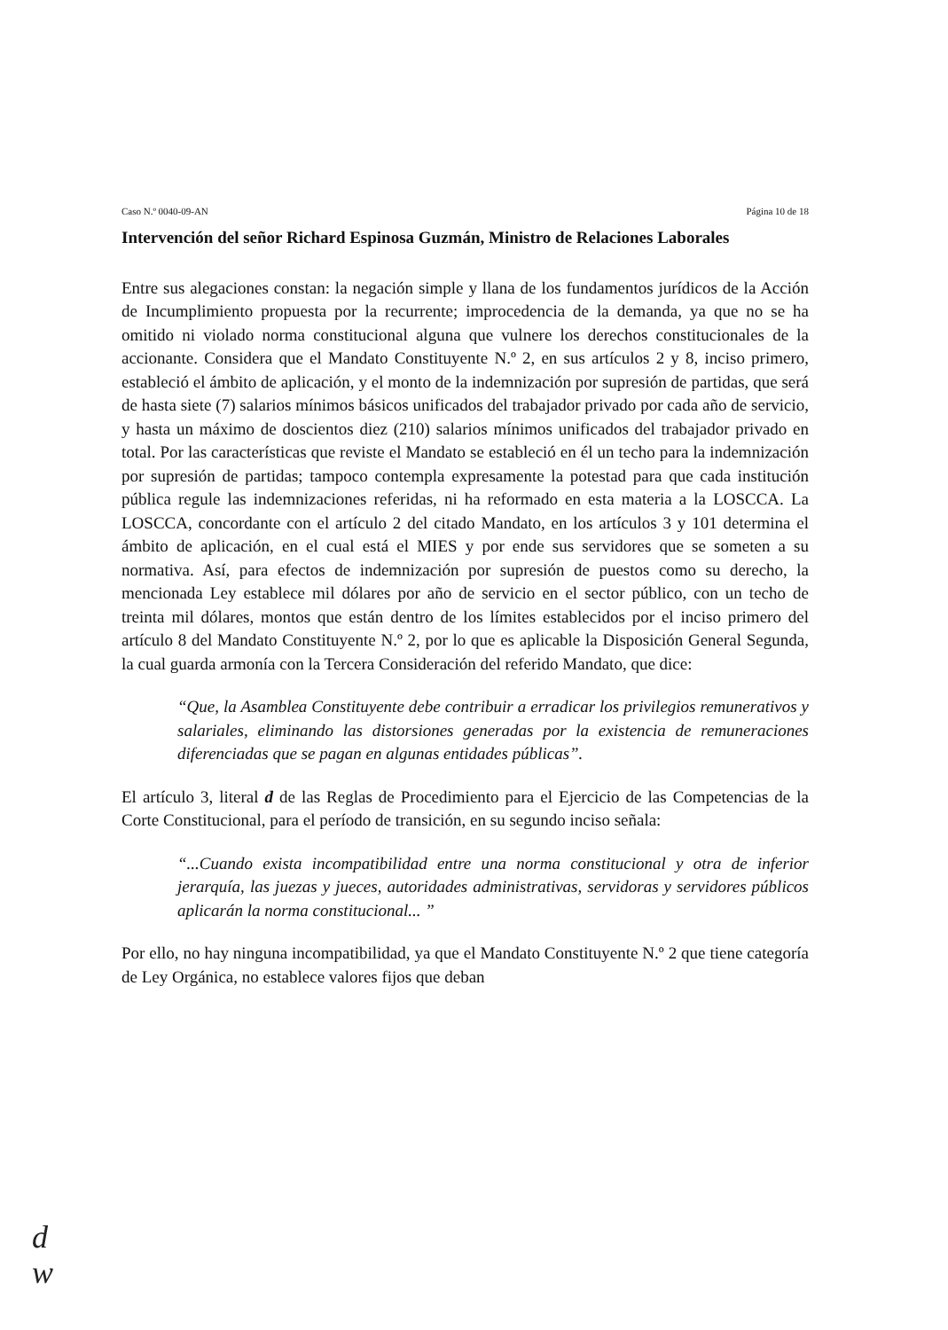Caso N.º 0040-09-AN Página 10 de 18
Intervención del señor Richard Espinosa Guzmán, Ministro de Relaciones Laborales
Entre sus alegaciones constan: la negación simple y llana de los fundamentos jurídicos de la Acción de Incumplimiento propuesta por la recurrente; improcedencia de la demanda, ya que no se ha omitido ni violado norma constitucional alguna que vulnere los derechos constitucionales de la accionante. Considera que el Mandato Constituyente N.º 2, en sus artículos 2 y 8, inciso primero, estableció el ámbito de aplicación, y el monto de la indemnización por supresión de partidas, que será de hasta siete (7) salarios mínimos básicos unificados del trabajador privado por cada año de servicio, y hasta un máximo de doscientos diez (210) salarios mínimos unificados del trabajador privado en total. Por las características que reviste el Mandato se estableció en él un techo para la indemnización por supresión de partidas; tampoco contempla expresamente la potestad para que cada institución pública regule las indemnizaciones referidas, ni ha reformado en esta materia a la LOSCCA. La LOSCCA, concordante con el artículo 2 del citado Mandato, en los artículos 3 y 101 determina el ámbito de aplicación, en el cual está el MIES y por ende sus servidores que se someten a su normativa. Así, para efectos de indemnización por supresión de puestos como su derecho, la mencionada Ley establece mil dólares por año de servicio en el sector público, con un techo de treinta mil dólares, montos que están dentro de los límites establecidos por el inciso primero del artículo 8 del Mandato Constituyente N.º 2, por lo que es aplicable la Disposición General Segunda, la cual guarda armonía con la Tercera Consideración del referido Mandato, que dice:
“Que, la Asamblea Constituyente debe contribuir a erradicar los privilegios remunerativos y salariales, eliminando las distorsiones generadas por la existencia de remuneraciones diferenciadas que se pagan en algunas entidades públicas”.
El artículo 3, literal d de las Reglas de Procedimiento para el Ejercicio de las Competencias de la Corte Constitucional, para el período de transición, en su segundo inciso señala:
“...Cuando exista incompatibilidad entre una norma constitucional y otra de inferior jerarquía, las juezas y jueces, autoridades administrativas, servidoras y servidores públicos aplicarán la norma constitucional... ”
Por ello, no hay ninguna incompatibilidad, ya que el Mandato Constituyente N.º 2 que tiene categoría de Ley Orgánica, no establece valores fijos que deban
d
w